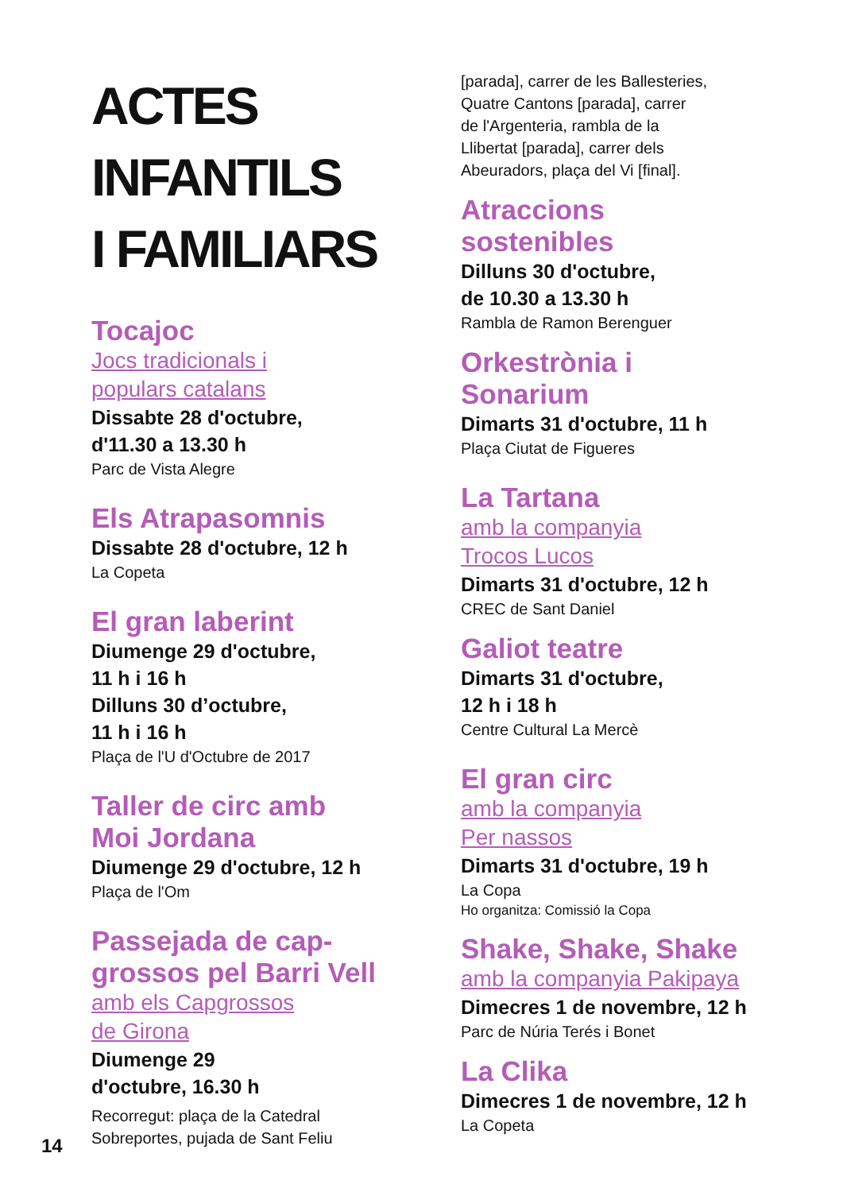ACTES
INFANTILS
I FAMILIARS
Tocajoc
Jocs tradicionals i
populars catalans
Dissabte 28 d'octubre,
d'11.30 a 13.30 h
Parc de Vista Alegre
Els Atrapasomnis
Dissabte 28 d'octubre, 12 h
La Copeta
El gran laberint
Diumenge 29 d'octubre,
11 h i 16 h
Dilluns 30 d’octubre,
11 h i 16 h
Plaça de l'U d'Octubre de 2017
Taller de circ amb
Moi Jordana
Diumenge 29 d'octubre, 12 h
Plaça de l'Om
Passejada de cap-
grossos pel Barri Vell
amb els Capgrossos
de Girona
Diumenge 29
d'octubre, 16.30 h
Recorregut: plaça de la Catedral
Sobreportes, pujada de Sant Feliu
[parada], carrer de les Ballesteries,
Quatre Cantons [parada], carrer
de l'Argenteria, rambla de la
Llibertat [parada], carrer dels
Abeuradors, plaça del Vi [final].
Atraccions
sostenibles
Dilluns 30 d'octubre,
de 10.30 a 13.30 h
Rambla de Ramon Berenguer
Orkestrònia i
Sonarium
Dimarts 31 d'octubre, 11 h
Plaça Ciutat de Figueres
La Tartana
amb la companyia
Trocos Lucos
Dimarts 31 d'octubre, 12 h
CREC de Sant Daniel
Galiot teatre
Dimarts 31 d'octubre,
12 h i 18 h
Centre Cultural La Mercè
El gran circ
amb la companyia
Per nassos
Dimarts 31 d'octubre, 19 h
La Copa
Ho organitza: Comissió la Copa
Shake, Shake, Shake
amb la companyia Pakipaya
Dimecres 1 de novembre, 12 h
Parc de Núria Terés i Bonet
La Clika
Dimecres 1 de novembre, 12 h
La Copeta
14